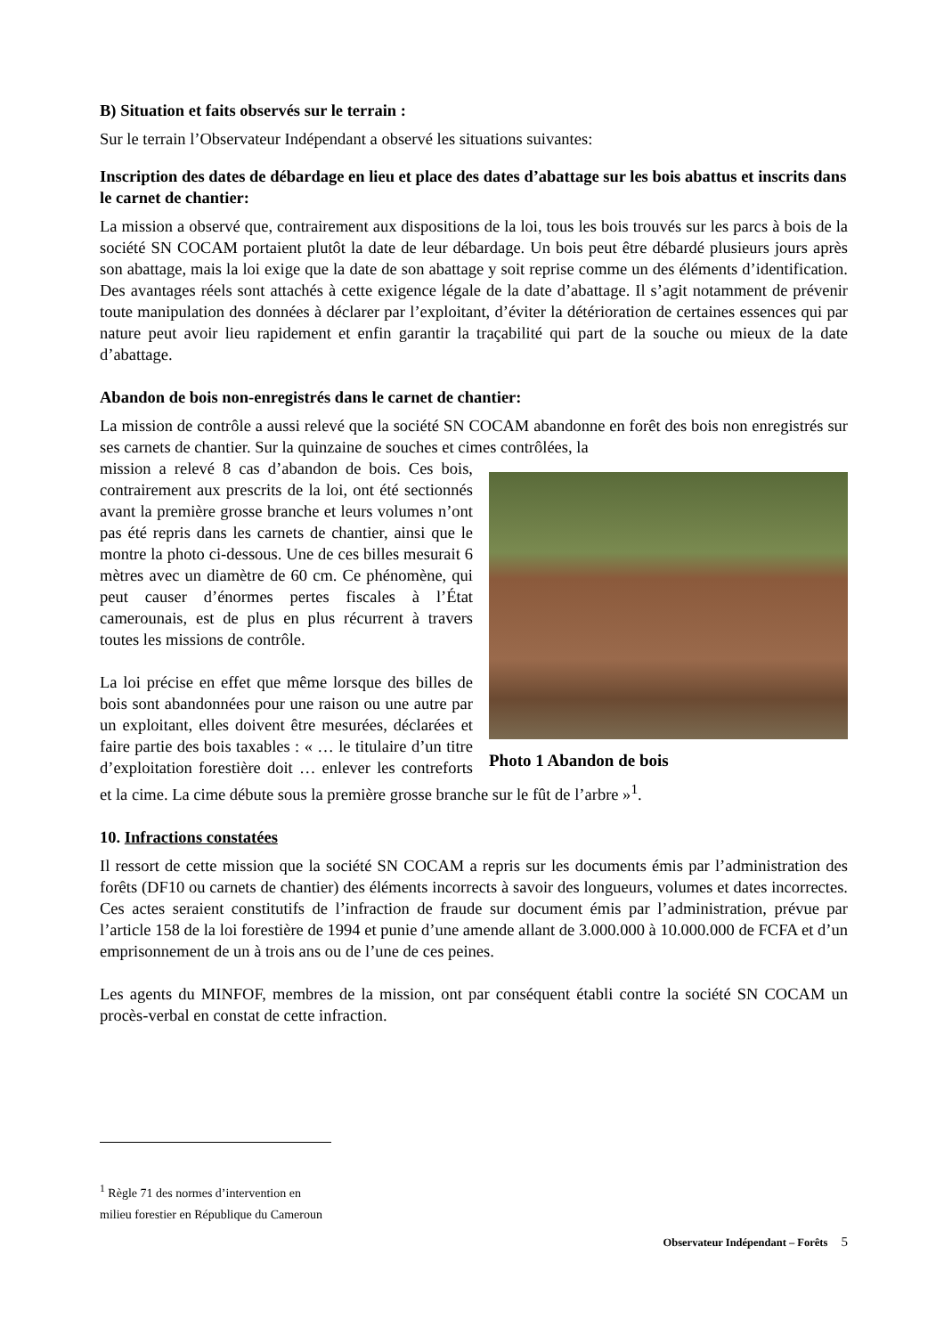B) Situation et faits observés sur le terrain :
Sur le terrain l’Observateur Indépendant a observé les situations suivantes:
Inscription des dates de débardage en lieu et place des dates d’abattage sur les bois abattus et inscrits dans le carnet de chantier:
La mission a observé que, contrairement aux dispositions de la loi, tous les bois trouvés sur les parcs à bois de la société SN COCAM portaient plutôt la date de leur débardage. Un bois peut être débardé plusieurs jours après son abattage, mais la loi exige que la date de son abattage y soit reprise comme un des éléments d’identification. Des avantages réels sont attachés à cette exigence légale de la date d’abattage. Il s’agit notamment de prévenir toute manipulation des données à déclarer par l’exploitant, d’éviter la détérioration de certaines essences qui par nature peut avoir lieu rapidement et enfin garantir la traçabilité qui part de la souche ou mieux de la date d’abattage.
Abandon de bois non-enregistrés dans le carnet de chantier:
La mission de contrôle a aussi relevé que la société SN COCAM abandonne en forêt des bois non enregistrés sur ses carnets de chantier. Sur la quinzaine de souches et cimes contrôlées, la
Photo 1 Abandon de bois
mission a relevé 8 cas d’abandon de bois. Ces bois, contrairement aux prescrits de la loi, ont été sectionnés avant la première grosse branche et leurs volumes n’ont pas été repris dans les carnets de chantier, ainsi que le montre la photo ci-dessous. Une de ces billes mesurait 6 mètres avec un diamètre de 60 cm. Ce phénomène, qui peut causer d’énormes pertes fiscales à l’État camerounais, est de plus en plus récurrent à travers toutes les missions de contrôle.
La loi précise en effet que même lorsque des billes de bois sont abandonnées pour une raison ou une autre par un exploitant, elles doivent être mesurées, déclarées et faire partie des bois taxables : « … le titulaire d’un titre d’exploitation forestière doit … enlever les contreforts et la cime. La cime débute sous la première grosse branche sur le fût de l’arbre »<sup>1</sup>.
10. Infractions constatées
Il ressort de cette mission que la société SN COCAM a repris sur les documents émis par l’administration des forêts (DF10 ou carnets de chantier) des éléments incorrects à savoir des longueurs, volumes et dates incorrectes. Ces actes seraient constitutifs de l’infraction de fraude sur document émis par l’administration, prévue par l’article 158 de la loi forestière de 1994 et punie d’une amende allant de 3.000.000 à 10.000.000 de FCFA et d’un emprisonnement de un à trois ans ou de l’une de ces peines.
Les agents du MINFOF, membres de la mission, ont par conséquent établi contre la société SN COCAM un procès-verbal en constat de cette infraction.
<sup>1</sup> Règle 71 des normes d’intervention en milieu forestier en République du Cameroun
Observateur Indépendant – Forêts 5